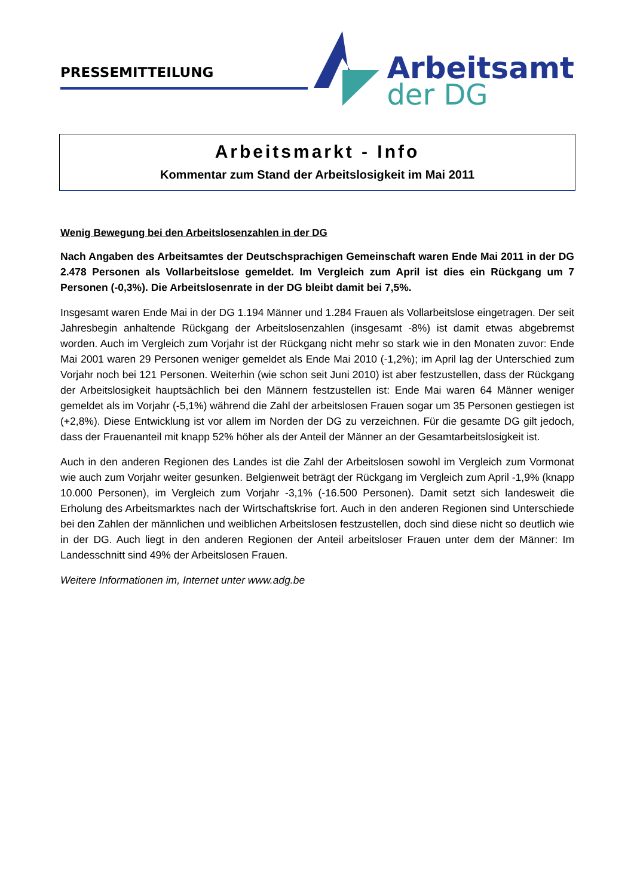PRESSEMITTEILUNG
Arbeitsamt
der DG
Arbeitsmarkt - Info
Kommentar zum Stand der Arbeitslosigkeit im Mai 2011
Wenig Bewegung bei den Arbeitslosenzahlen in der DG
Nach Angaben des Arbeitsamtes der Deutschsprachigen Gemeinschaft waren Ende Mai 2011 in der DG 2.478 Personen als Vollarbeitslose gemeldet. Im Vergleich zum April ist dies ein Rückgang um 7 Personen (-0,3%). Die Arbeitslosenrate in der DG bleibt damit bei 7,5%.
Insgesamt waren Ende Mai in der DG 1.194 Männer und 1.284 Frauen als Vollarbeitslose eingetragen. Der seit Jahresbegin anhaltende Rückgang der Arbeitslosenzahlen (insgesamt -8%) ist damit etwas abgebremst worden. Auch im Vergleich zum Vorjahr ist der Rückgang nicht mehr so stark wie in den Monaten zuvor: Ende Mai 2001 waren 29 Personen weniger gemeldet als Ende Mai 2010 (-1,2%); im April lag der Unterschied zum Vorjahr noch bei 121 Personen. Weiterhin (wie schon seit Juni 2010) ist aber festzustellen, dass der Rückgang der Arbeitslosigkeit hauptsächlich bei den Männern festzustellen ist: Ende Mai waren 64 Männer weniger gemeldet als im Vorjahr (-5,1%) während die Zahl der arbeitslosen Frauen sogar um 35 Personen gestiegen ist (+2,8%). Diese Entwicklung ist vor allem im Norden der DG zu verzeichnen. Für die gesamte DG gilt jedoch, dass der Frauenanteil mit knapp 52% höher als der Anteil der Männer an der Gesamtarbeitslosigkeit ist.
Auch in den anderen Regionen des Landes ist die Zahl der Arbeitslosen sowohl im Vergleich zum Vormonat wie auch zum Vorjahr weiter gesunken. Belgienweit beträgt der Rückgang im Vergleich zum April -1,9% (knapp 10.000 Personen), im Vergleich zum Vorjahr -3,1% (-16.500 Personen). Damit setzt sich landesweit die Erholung des Arbeitsmarktes nach der Wirtschaftskrise fort. Auch in den anderen Regionen sind Unterschiede bei den Zahlen der männlichen und weiblichen Arbeitslosen festzustellen, doch sind diese nicht so deutlich wie in der DG. Auch liegt in den anderen Regionen der Anteil arbeitsloser Frauen unter dem der Männer: Im Landesschnitt sind 49% der Arbeitslosen Frauen.
Weitere Informationen im, Internet unter www.adg.be